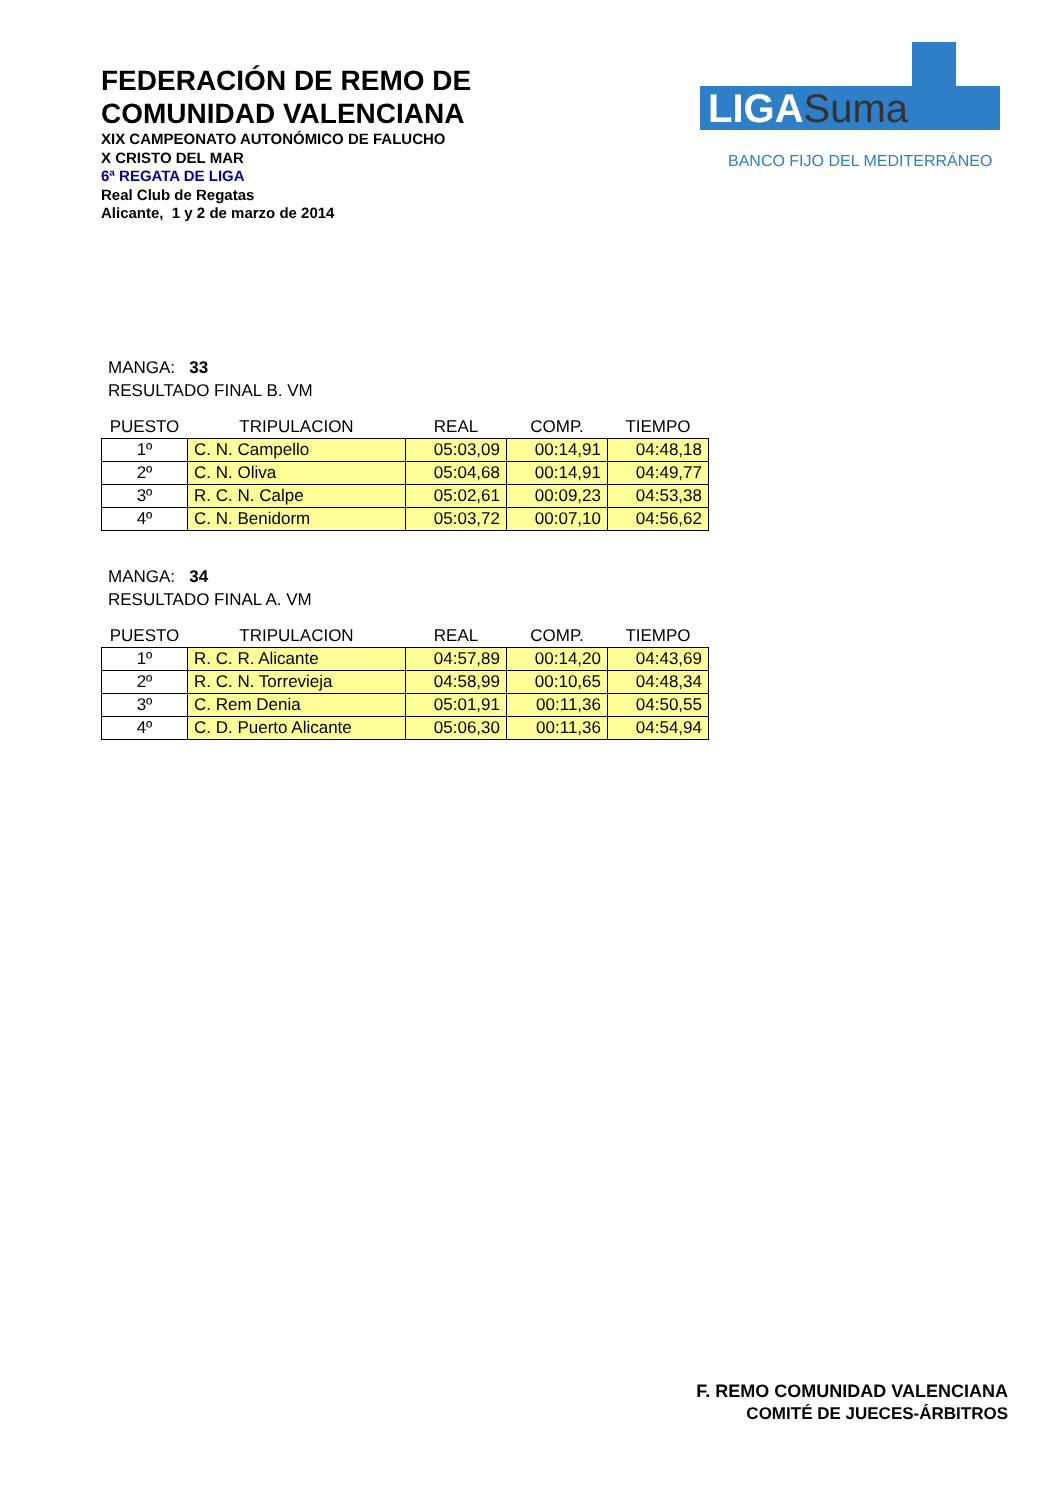FEDERACIÓN DE REMO DE
COMUNIDAD VALENCIANA
XIX CAMPEONATO AUTONÓMICO DE FALUCHO
X CRISTO DEL MAR
6ª REGATA DE LIGA
Real Club de Regatas
Alicante, 1 y 2 de marzo de 2014
LIGASuma
BANCO FIJO DEL MEDITERRÁNEO
MANGA: 33
RESULTADO FINAL B. VM
| PUESTO | TRIPULACION | REAL | COMP. | TIEMPO |
| --- | --- | --- | --- | --- |
| 1º | C. N. Campello | 05:03,09 | 00:14,91 | 04:48,18 |
| 2º | C. N. Oliva | 05:04,68 | 00:14,91 | 04:49,77 |
| 3º | R. C. N. Calpe | 05:02,61 | 00:09,23 | 04:53,38 |
| 4º | C. N. Benidorm | 05:03,72 | 00:07,10 | 04:56,62 |
MANGA: 34
RESULTADO FINAL A. VM
| PUESTO | TRIPULACION | REAL | COMP. | TIEMPO |
| --- | --- | --- | --- | --- |
| 1º | R. C. R. Alicante | 04:57,89 | 00:14,20 | 04:43,69 |
| 2º | R. C. N. Torrevieja | 04:58,99 | 00:10,65 | 04:48,34 |
| 3º | C. Rem Denia | 05:01,91 | 00:11,36 | 04:50,55 |
| 4º | C. D. Puerto Alicante | 05:06,30 | 00:11,36 | 04:54,94 |
F. REMO COMUNIDAD VALENCIANA
COMITÉ DE JUECES-ÁRBITROS